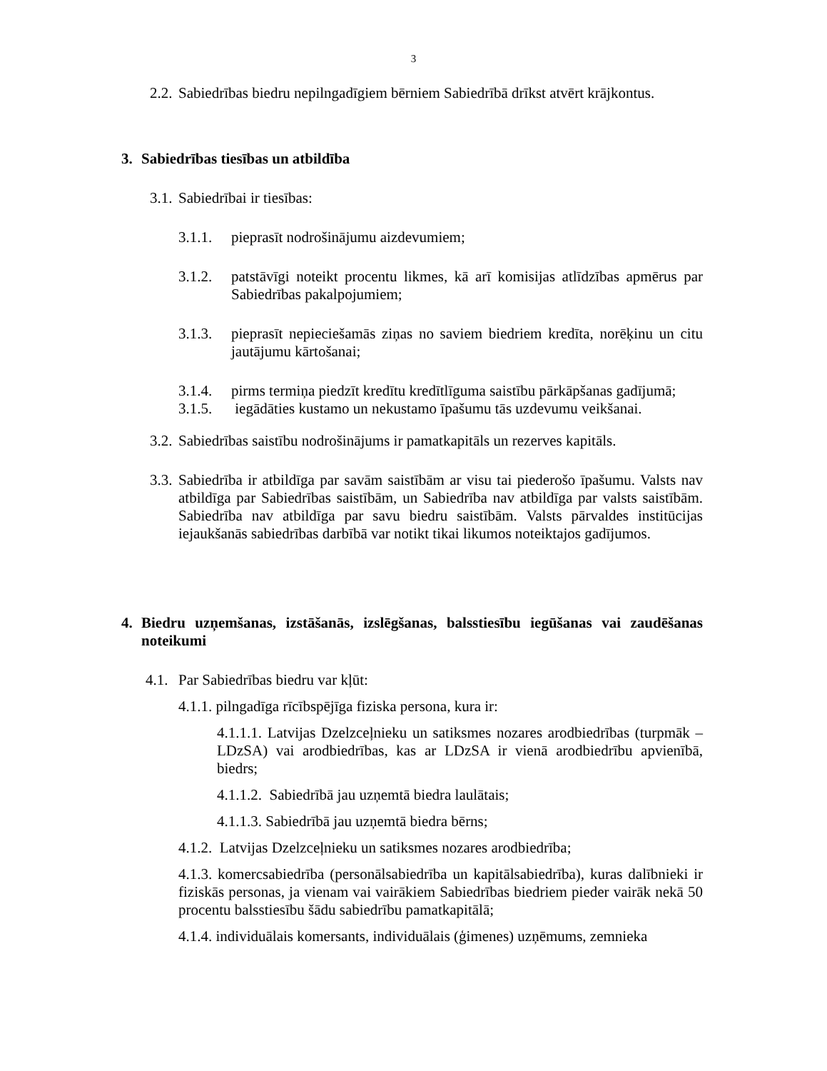3
2.2.
Sabiedrības biedru nepilngadīgiem bērniem Sabiedrībā drīkst atvērt krājkontus.
3. Sabiedrības tiesības un atbildība
3.1.
Sabiedrībai ir tiesības:
3.1.1.
pieprasīt nodrošinājumu aizdevumiem;
3.1.2.
patstāvīgi noteikt procentu likmes, kā arī komisijas atlīdzības apmērus par Sabiedrības pakalpojumiem;
3.1.3.
pieprasīt nepieciešamās ziņas no saviem biedriem kredīta, norēķinu un citu jautājumu kārtošanai;
3.1.4.
pirms termiņa piedzīt kredītu kredītlīguma saistību pārkāpšanas gadījumā;
3.1.5.
iegādāties kustamo un nekustamo īpašumu tās uzdevumu veikšanai.
3.2.
Sabiedrības saistību nodrošinājums ir pamatkapitāls un rezerves kapitāls.
3.3.
Sabiedrība ir atbildīga par savām saistībām ar visu tai piederošo īpašumu. Valsts nav atbildīga par Sabiedrības saistībām, un Sabiedrība nav atbildīga par valsts saistībām. Sabiedrība nav atbildīga par savu biedru saistībām. Valsts pārvaldes institūcijas iejaukšanās sabiedrības darbībā var notikt tikai likumos noteiktajos gadījumos.
4. Biedru uzņemšanas, izstāšanās, izslēgšanas, balsstiesību iegūšanas vai zaudēšanas noteikumi
4.1.
Par Sabiedrības biedru var kļūt:
4.1.1. pilngadīga rīcībspējīga fiziska persona, kura ir:
4.1.1.1. Latvijas Dzelzceļnieku un satiksmes nozares arodbiedrības (turpmāk – LDzSA) vai arodbiedrības, kas ar LDzSA ir vienā arodbiedrību apvienībā, biedrs;
4.1.1.2. Sabiedrībā jau uzņemtā biedra laulātais;
4.1.1.3. Sabiedrībā jau uzņemtā biedra bērns;
4.1.2. Latvijas Dzelzceļnieku un satiksmes nozares arodbiedrība;
4.1.3. komercsabiedrība (personālsabiedrība un kapitālsabiedrība), kuras dalībnieki ir fiziskās personas, ja vienam vai vairākiem Sabiedrības biedriem pieder vairāk nekā 50 procentu balsstiesību šādu sabiedrību pamatkapitālā;
4.1.4. individuālais komersants, individuālais (ģimenes) uzņēmums, zemnieka